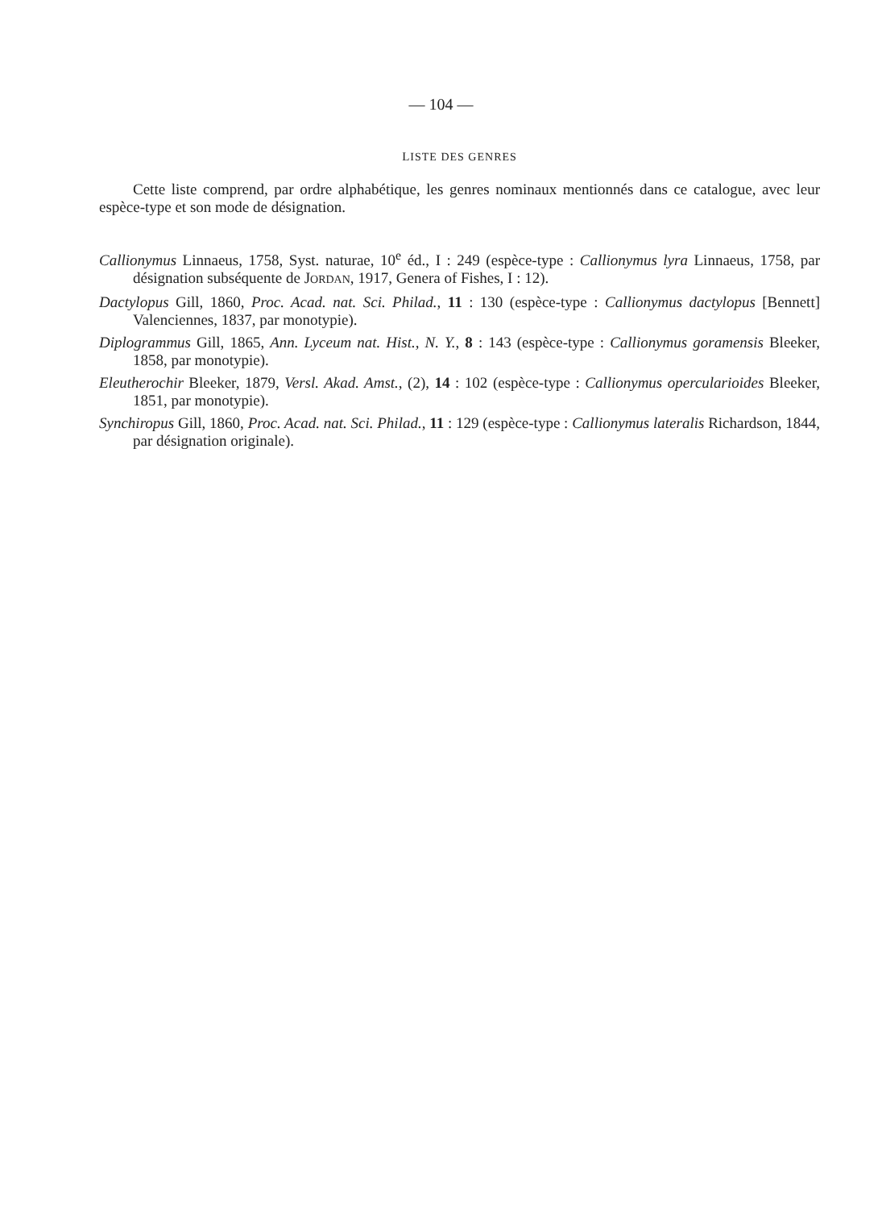— 104 —
LISTE DES GENRES
Cette liste comprend, par ordre alphabétique, les genres nominaux mentionnés dans ce catalogue, avec leur espèce-type et son mode de désignation.
Callionymus Linnaeus, 1758, Syst. naturae, 10<sup>e</sup> éd., I : 249 (espèce-type : Callionymus lyra Linnaeus, 1758, par désignation subséquente de JORDAN, 1917, Genera of Fishes, I : 12).
Dactylopus Gill, 1860, Proc. Acad. nat. Sci. Philad., 11 : 130 (espèce-type : Callionymus dactylopus [Bennett] Valenciennes, 1837, par monotypie).
Diplogrammus Gill, 1865, Ann. Lyceum nat. Hist., N. Y., 8 : 143 (espèce-type : Callionymus goramensis Bleeker, 1858, par monotypie).
Eleutherochir Bleeker, 1879, Versl. Akad. Amst., (2), 14 : 102 (espèce-type : Callionymus opercularioides Bleeker, 1851, par monotypie).
Synchiropus Gill, 1860, Proc. Acad. nat. Sci. Philad., 11 : 129 (espèce-type : Callionymus lateralis Richardson, 1844, par désignation originale).